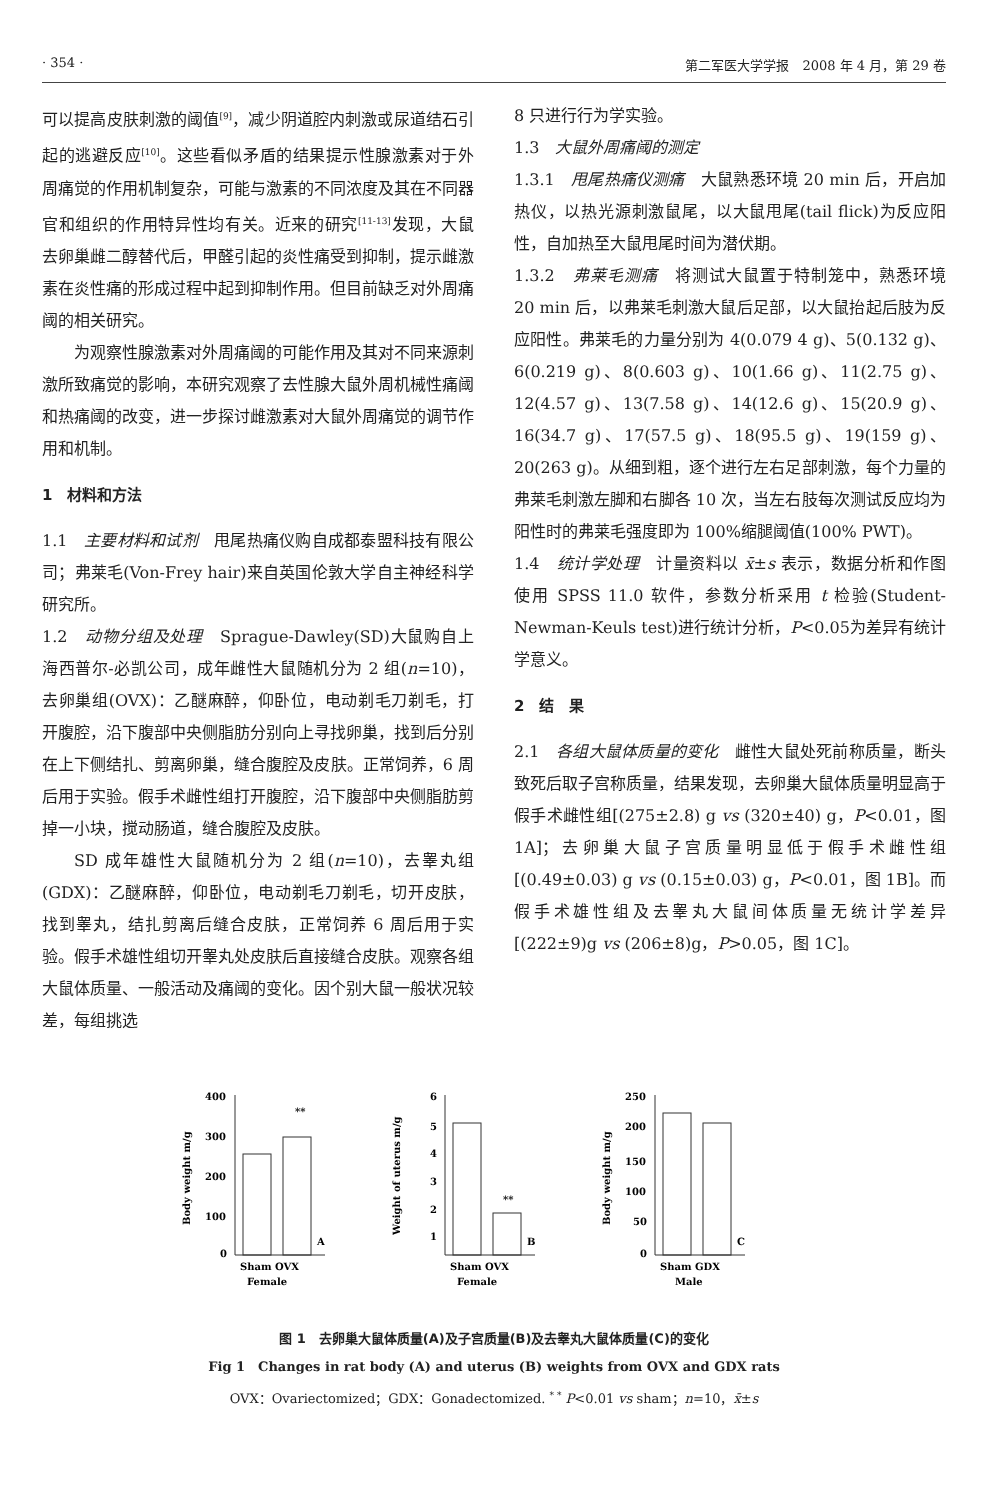· 354 · 第二军医大学学报　2008 年 4 月，第 29 卷
可以提高皮肤刺激的阈值<sup>[9]</sup>，减少阴道腔内刺激或尿道结石引起的逃避反应<sup>[10]</sup>。这些看似矛盾的结果提示性腺激素对于外周痛觉的作用机制复杂，可能与激素的不同浓度及其在不同器官和组织的作用特异性均有关。近来的研究<sup>[11-13]</sup>发现，大鼠去卵巢雌二醇替代后，甲醛引起的炎性痛受到抑制，提示雌激素在炎性痛的形成过程中起到抑制作用。但目前缺乏对外周痛阈的相关研究。
为观察性腺激素对外周痛阈的可能作用及其对不同来源刺激所致痛觉的影响，本研究观察了去性腺大鼠外周机械性痛阈和热痛阈的改变，进一步探讨雌激素对大鼠外周痛觉的调节作用和机制。
1　材料和方法
1.1　主要材料和试剂　甩尾热痛仪购自成都泰盟科技有限公司；弗莱毛(Von-Frey hair)来自英国伦敦大学自主神经科学研究所。
1.2　动物分组及处理　Sprague-Dawley(SD)大鼠购自上海西普尔-必凯公司，成年雌性大鼠随机分为 2 组(n=10)，去卵巢组(OVX)：乙醚麻醉，仰卧位，电动剃毛刀剃毛，打开腹腔，沿下腹部中央侧脂肪分别向上寻找卵巢，找到后分别在上下侧结扎、剪离卵巢，缝合腹腔及皮肤。正常饲养，6 周后用于实验。假手术雌性组打开腹腔，沿下腹部中央侧脂肪剪掉一小块，搅动肠道，缝合腹腔及皮肤。
SD 成年雄性大鼠随机分为 2 组(n=10)，去睾丸组(GDX)：乙醚麻醉，仰卧位，电动剃毛刀剃毛，切开皮肤，找到睾丸，结扎剪离后缝合皮肤，正常饲养 6 周后用于实验。假手术雄性组切开睾丸处皮肤后直接缝合皮肤。观察各组大鼠体质量、一般活动及痛阈的变化。因个别大鼠一般状况较差，每组挑选
8 只进行行为学实验。
1.3　大鼠外周痛阈的测定
1.3.1　甩尾热痛仪测痛　大鼠熟悉环境 20 min 后，开启加热仪，以热光源刺激鼠尾，以大鼠甩尾(tail flick)为反应阳性，自加热至大鼠甩尾时间为潜伏期。
1.3.2　弗莱毛测痛　将测试大鼠置于特制笼中，熟悉环境 20 min 后，以弗莱毛刺激大鼠后足部，以大鼠抬起后肢为反应阳性。弗莱毛的力量分别为 4(0.079 4 g)、5(0.132 g)、6(0.219 g)、8(0.603 g)、10(1.66 g)、11(2.75 g)、12(4.57 g)、13(7.58 g)、14(12.6 g)、15(20.9 g)、16(34.7 g)、17(57.5 g)、18(95.5 g)、19(159 g)、20(263 g)。从细到粗，逐个进行左右足部刺激，每个力量的弗莱毛刺激左脚和右脚各 10 次，当左右肢每次测试反应均为阳性时的弗莱毛强度即为 100%缩腿阈值(100% PWT)。
1.4　统计学处理　计量资料以 x̄±s 表示，数据分析和作图使用 SPSS 11.0 软件，参数分析采用 t 检验(Student-Newman-Keuls test)进行统计分析，P<0.05为差异有统计学意义。
2　结　果
2.1　各组大鼠体质量的变化　雌性大鼠处死前称质量，断头致死后取子宫称质量，结果发现，去卵巢大鼠体质量明显高于假手术雌性组[(275±2.8) g vs (320±40) g，P<0.01，图 1A]；去卵巢大鼠子宫质量明显低于假手术雌性组[(0.49±0.03) g vs (0.15±0.03) g，P<0.01，图 1B]。而假手术雄性组及去睾丸大鼠间体质量无统计学差异[(222±9)g vs (206±8)g，P>0.05，图 1C]。
400
300
200
100
0
**
A
Sham OVX
Female
Body weight m/g
6
5
4
3
2
1
**
B
Sham OVX
Female
Weight of uterus m/g
250
200
150
100
50
0
C
Sham GDX
Male
Body weight m/g
图 1　去卵巢大鼠体质量(A)及子宫质量(B)及去睾丸大鼠体质量(C)的变化
Fig 1　Changes in rat body (A) and uterus (B) weights from OVX and GDX rats
OVX：Ovariectomized；GDX：Gonadectomized. <sup>* *</sup> P<0.01 vs sham；n=10，x̄±s